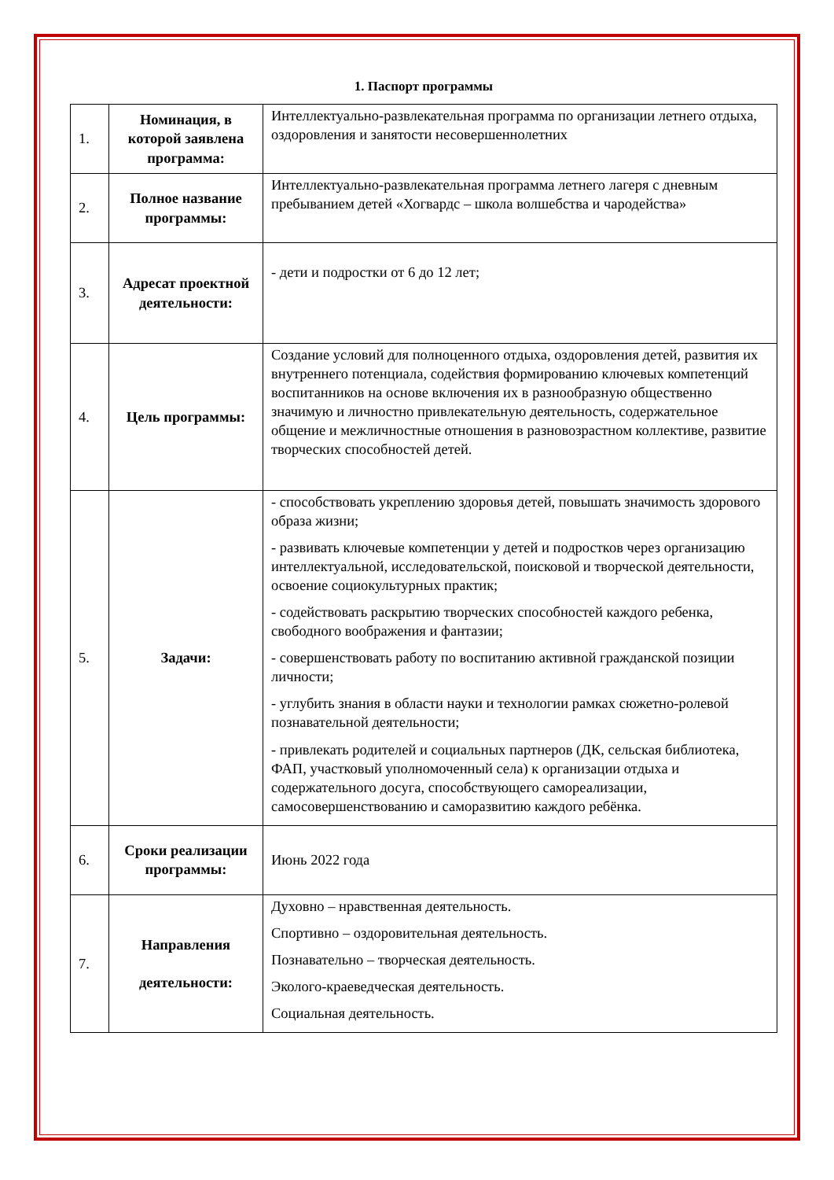1. Паспорт программы
| 1. | Номинация, в которой заявлена программа: | Интеллектуально-развлекательная программа по организации летнего отдыха, оздоровления и занятости несовершеннолетних |
| 2. | Полное название программы: | Интеллектуально-развлекательная программа летнего лагеря с дневным пребыванием детей «Хогвардс – школа волшебства и чародейства» |
| 3. | Адресат проектной деятельности: | - дети и подростки от 6 до 12 лет; |
| 4. | Цель программы: | Создание условий для полноценного отдыха, оздоровления детей, развития их внутреннего потенциала, содействия формированию ключевых компетенций воспитанников на основе включения их в разнообразную общественно значимую и личностно привлекательную деятельность, содержательное общение и межличностные отношения в разновозрастном коллективе, развитие творческих способностей детей. |
| 5. | Задачи: | - способствовать укреплению здоровья детей, повышать значимость здорового образа жизни; - развивать ключевые компетенции у детей и подростков через организацию интеллектуальной, исследовательской, поисковой и творческой деятельности, освоение социокультурных практик; - содействовать раскрытию творческих способностей каждого ребенка, свободного воображения и фантазии; - совершенствовать работу по воспитанию активной гражданской позиции личности; - углубить знания в области науки и технологии рамках сюжетно-ролевой познавательной деятельности; - привлекать родителей и социальных партнеров (ДК, сельская библиотека, ФАП, участковый уполномоченный села) к организации отдыха и содержательного досуга, способствующего самореализации, самосовершенствованию и саморазвитию каждого ребёнка. |
| 6. | Сроки реализации программы: | Июнь 2022 года |
| 7. | Направления деятельности: | Духовно – нравственная деятельность. Спортивно – оздоровительная деятельность. Познавательно – творческая деятельность. Эколого-краеведческая деятельность. Социальная деятельность. |